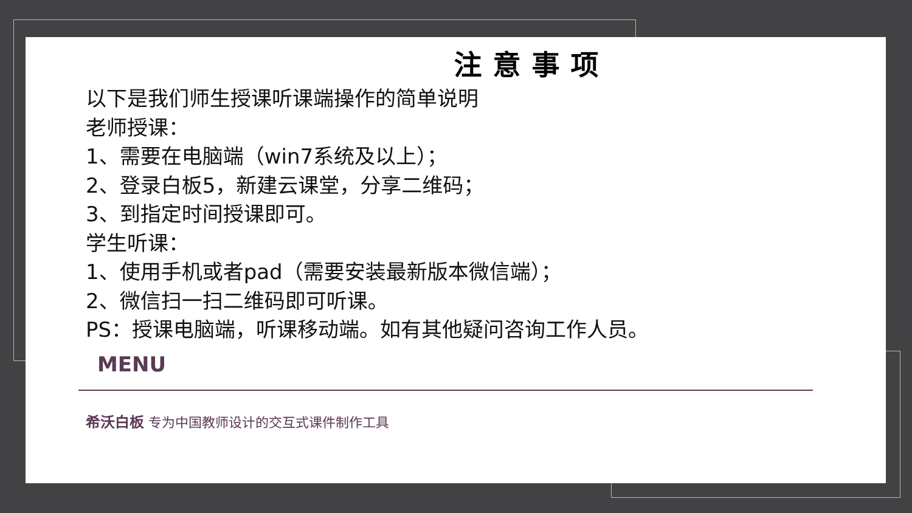注意事项
以下是我们师生授课听课端操作的简单说明
老师授课：
1、需要在电脑端（win7系统及以上）；
2、登录白板5，新建云课堂，分享二维码；
3、到指定时间授课即可。
学生听课：
1、使用手机或者pad（需要安装最新版本微信端）；
2、微信扫一扫二维码即可听课。
PS：授课电脑端，听课移动端。如有其他疑问咨询工作人员。
MENU
希沃白板 专为中国教师设计的交互式课件制作工具